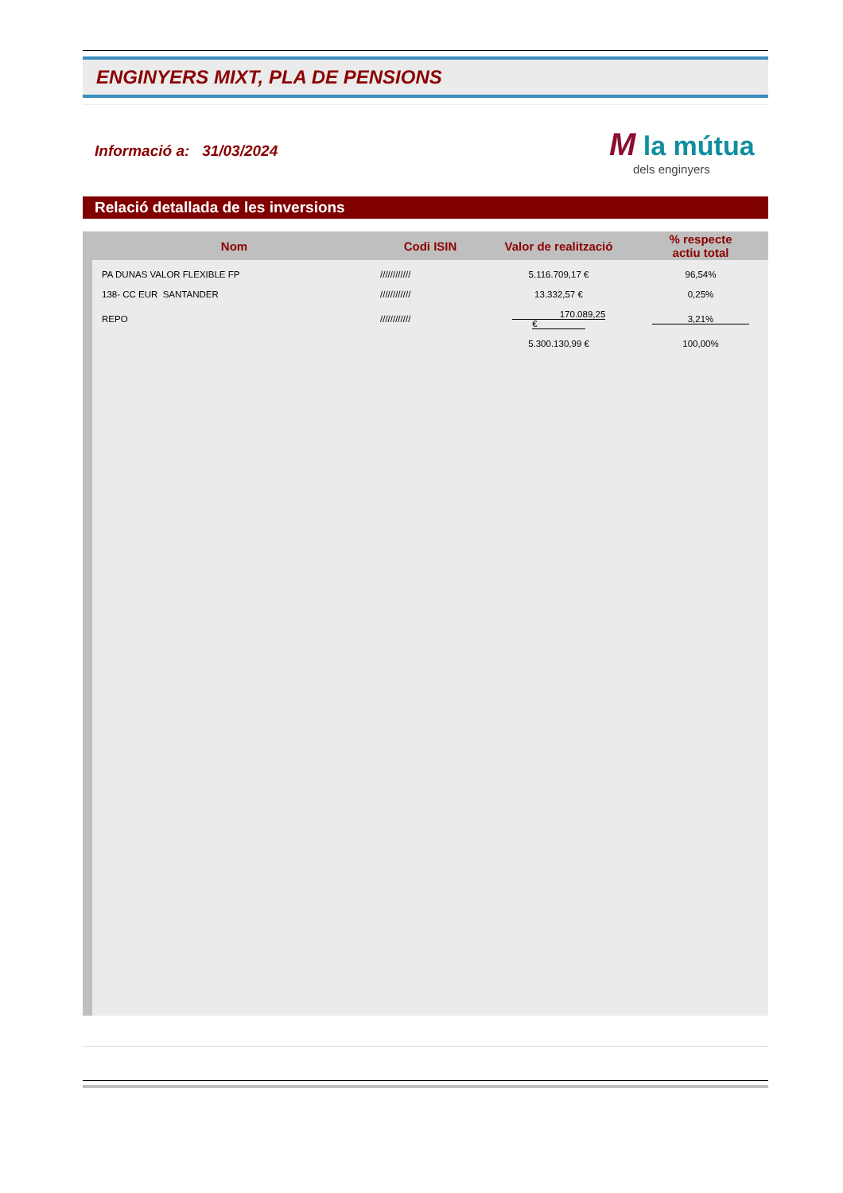ENGINYERS MIXT, PLA DE PENSIONS
Informació a: 31/03/2024
M la mútua
dels enginyers
Relació detallada de les inversions
| Nom | Codi ISIN | Valor de realització | % respecte actiu total |
| --- | --- | --- | --- |
| PA DUNAS VALOR FLEXIBLE FP | //////////// | 5.116.709,17 € | 96,54% |
| 138- CC EUR SANTANDER | //////////// | 13.332,57 € | 0,25% |
| REPO | //////////// | 170.089,25 € | 3,21% |
| | | 5.300.130,99 € | 100,00% |